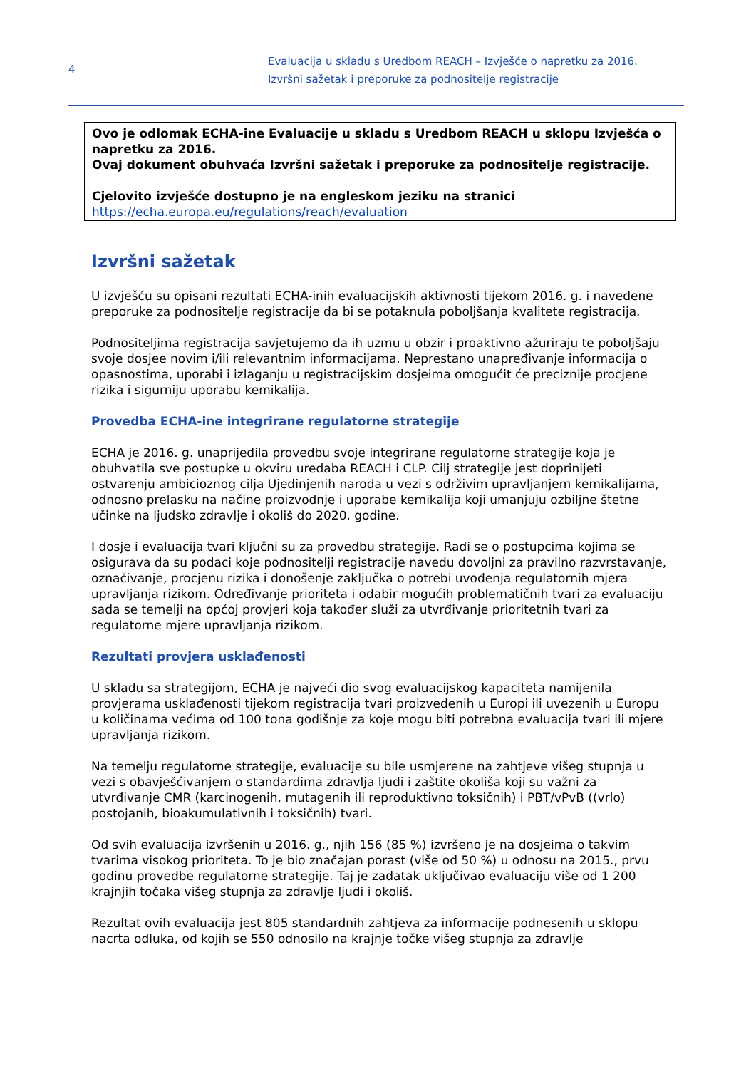4
Evaluacija u skladu s Uredbom REACH – Izvješće o napretku za 2016.
Izvršni sažetak i preporuke za podnositelje registracije
Ovo je odlomak ECHA-ine Evaluacije u skladu s Uredbom REACH u sklopu Izvješća o napretku za 2016.
Ovaj dokument obuhvaća Izvršni sažetak i preporuke za podnositelje registracije.
Cjelovito izvješće dostupno je na engleskom jeziku na stranici https://echa.europa.eu/regulations/reach/evaluation
Izvršni sažetak
U izvješću su opisani rezultati ECHA-inih evaluacijskih aktivnosti tijekom 2016. g. i navedene preporuke za podnositelje registracije da bi se potaknula poboljšanja kvalitete registracija.
Podnositeljima registracija savjetujemo da ih uzmu u obzir i proaktivno ažuriraju te poboljšaju svoje dosjee novim i/ili relevantnim informacijama. Neprestano unapređivanje informacija o opasnostima, uporabi i izlaganju u registracijskim dosjeima omogućit će preciznije procjene rizika i sigurniju uporabu kemikalija.
Provedba ECHA-ine integrirane regulatorne strategije
ECHA je 2016. g. unaprijedila provedbu svoje integrirane regulatorne strategije koja je obuhvatila sve postupke u okviru uredaba REACH i CLP. Cilj strategije jest doprinijeti ostvarenju ambicioznog cilja Ujedinjenih naroda u vezi s održivim upravljanjem kemikalijama, odnosno prelasku na načine proizvodnje i uporabe kemikalija koji umanjuju ozbiljne štetne učinke na ljudsko zdravlje i okoliš do 2020. godine.
I dosje i evaluacija tvari ključni su za provedbu strategije. Radi se o postupcima kojima se osigurava da su podaci koje podnositelji registracije navedu dovoljni za pravilno razvrstavanje, označivanje, procjenu rizika i donošenje zaključka o potrebi uvođenja regulatornih mjera upravljanja rizikom. Određivanje prioriteta i odabir mogućih problematičnih tvari za evaluaciju sada se temelji na općoj provjeri koja također služi za utvrđivanje prioritetnih tvari za regulatorne mjere upravljanja rizikom.
Rezultati provjera usklađenosti
U skladu sa strategijom, ECHA je najveći dio svog evaluacijskog kapaciteta namijenila provjerama usklađenosti tijekom registracija tvari proizvedenih u Europi ili uvezenih u Europu u količinama većima od 100 tona godišnje za koje mogu biti potrebna evaluacija tvari ili mjere upravljanja rizikom.
Na temelju regulatorne strategije, evaluacije su bile usmjerene na zahtjeve višeg stupnja u vezi s obavješćivanjem o standardima zdravlja ljudi i zaštite okoliša koji su važni za utvrđivanje CMR (karcinogenih, mutagenih ili reproduktivno toksičnih) i PBT/vPvB ((vrlo) postojanih, bioakumulativnih i toksičnih) tvari.
Od svih evaluacija izvršenih u 2016. g., njih 156 (85 %) izvršeno je na dosjeima o takvim tvarima visokog prioriteta. To je bio značajan porast (više od 50 %) u odnosu na 2015., prvu godinu provedbe regulatorne strategije. Taj je zadatak uključivao evaluaciju više od 1 200 krajnjih točaka višeg stupnja za zdravlje ljudi i okoliš.
Rezultat ovih evaluacija jest 805 standardnih zahtjeva za informacije podnesenih u sklopu nacrta odluka, od kojih se 550 odnosilo na krajnje točke višeg stupnja za zdravlje